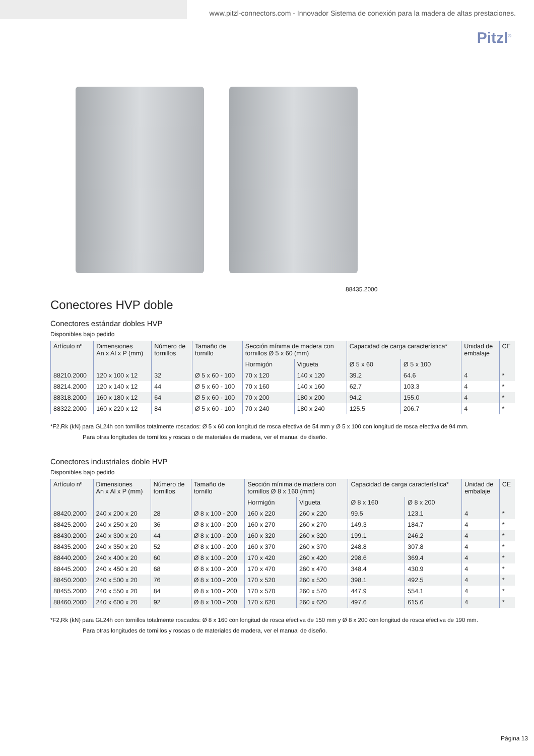www.pitzl-connectors.com - Innovador Sistema de conexión para la madera de altas prestaciones.
Pitzl<sup>®</sup>
88435.2000
Conectores HVP doble
Conectores estándar dobles HVP
Disponibles bajo pedido
| Artículo nº | Dimensiones An x Al x P (mm) | Número de tornillos | Tamaño de tornillo | Sección mínima de madera con tornillos Ø 5 x 60 (mm) | | Capacidad de carga característica* | | Unidad de embalaje | CE |
| --- | --- | --- | --- | --- | --- | --- | --- | --- | --- |
| | | | | Hormigón | Vigueta | Ø 5 x 60 | Ø 5 x 100 | | |
| 88210.2000 | 120 x 100 x 12 | 32 | Ø 5 x 60 - 100 | 70 x 120 | 140 x 120 | 39.2 | 64.6 | 4 | * |
| 88214.2000 | 120 x 140 x 12 | 44 | Ø 5 x 60 - 100 | 70 x 160 | 140 x 160 | 62.7 | 103.3 | 4 | * |
| 88318.2000 | 160 x 180 x 12 | 64 | Ø 5 x 60 - 100 | 70 x 200 | 180 x 200 | 94.2 | 155.0 | 4 | * |
| 88322.2000 | 160 x 220 x 12 | 84 | Ø 5 x 60 - 100 | 70 x 240 | 180 x 240 | 125.5 | 206.7 | 4 | * |
*F2,Rk (kN) para GL24h con tornillos totalmente roscados: Ø 5 x 60 con longitud de rosca efectiva de 54 mm y Ø 5 x 100 con longitud de rosca efectiva de 94 mm.
Para otras longitudes de tornillos y roscas o de materiales de madera, ver el manual de diseño.
Conectores industriales doble HVP
Disponibles bajo pedido
| Artículo nº | Dimensiones An x Al x P (mm) | Número de tornillos | Tamaño de tornillo | Sección mínima de madera con tornillos Ø 8 x 160 (mm) | | Capacidad de carga característica* | | Unidad de embalaje | CE |
| --- | --- | --- | --- | --- | --- | --- | --- | --- | --- |
| | | | | Hormigón | Vigueta | Ø 8 x 160 | Ø 8 x 200 | | |
| 88420.2000 | 240 x 200 x 20 | 28 | Ø 8 x 100 - 200 | 160 x 220 | 260 x 220 | 99.5 | 123.1 | 4 | * |
| 88425.2000 | 240 x 250 x 20 | 36 | Ø 8 x 100 - 200 | 160 x 270 | 260 x 270 | 149.3 | 184.7 | 4 | * |
| 88430.2000 | 240 x 300 x 20 | 44 | Ø 8 x 100 - 200 | 160 x 320 | 260 x 320 | 199.1 | 246.2 | 4 | * |
| 88435.2000 | 240 x 350 x 20 | 52 | Ø 8 x 100 - 200 | 160 x 370 | 260 x 370 | 248.8 | 307.8 | 4 | * |
| 88440.2000 | 240 x 400 x 20 | 60 | Ø 8 x 100 - 200 | 170 x 420 | 260 x 420 | 298.6 | 369.4 | 4 | * |
| 88445.2000 | 240 x 450 x 20 | 68 | Ø 8 x 100 - 200 | 170 x 470 | 260 x 470 | 348.4 | 430.9 | 4 | * |
| 88450.2000 | 240 x 500 x 20 | 76 | Ø 8 x 100 - 200 | 170 x 520 | 260 x 520 | 398.1 | 492.5 | 4 | * |
| 88455.2000 | 240 x 550 x 20 | 84 | Ø 8 x 100 - 200 | 170 x 570 | 260 x 570 | 447.9 | 554.1 | 4 | * |
| 88460.2000 | 240 x 600 x 20 | 92 | Ø 8 x 100 - 200 | 170 x 620 | 260 x 620 | 497.6 | 615.6 | 4 | * |
*F2,Rk (kN) para GL24h con tornillos totalmente roscados: Ø 8 x 160 con longitud de rosca efectiva de 150 mm y Ø 8 x 200 con longitud de rosca efectiva de 190 mm.
Para otras longitudes de tornillos y roscas o de materiales de madera, ver el manual de diseño.
Página 13